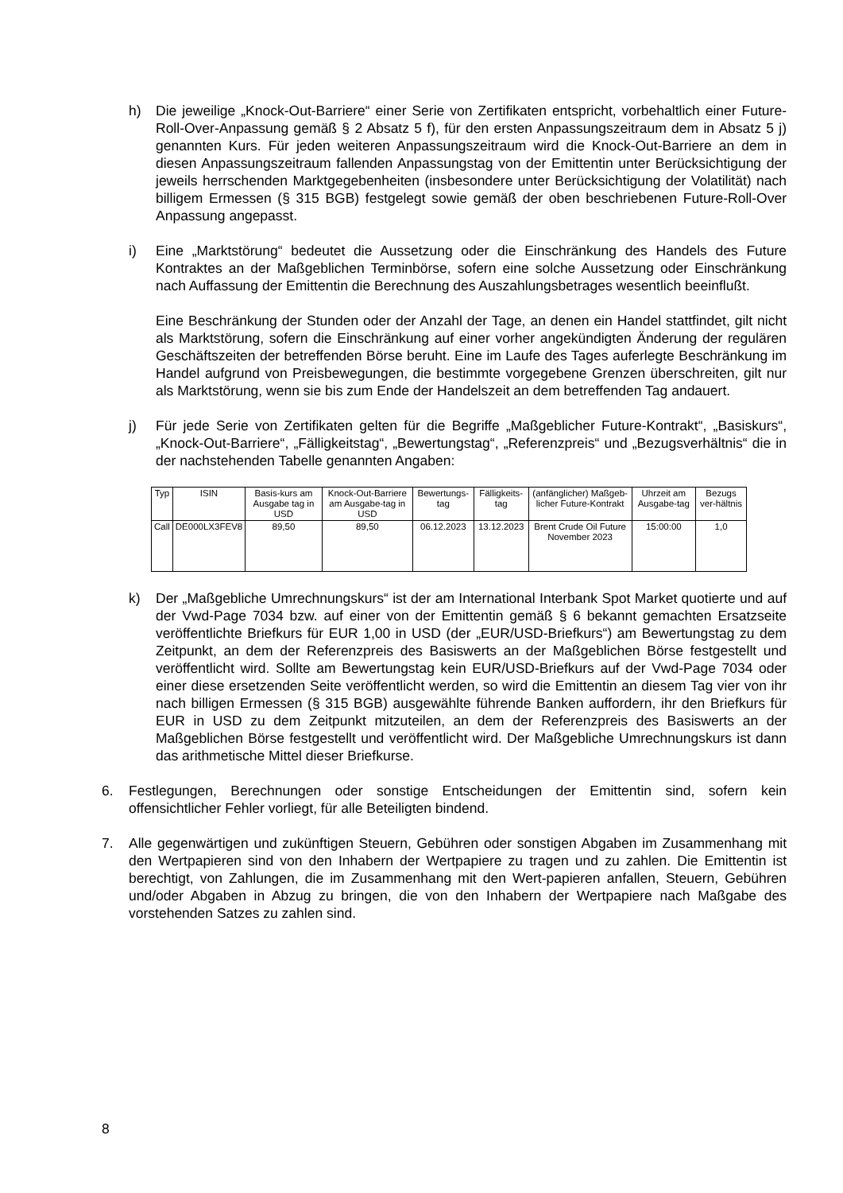h) Die jeweilige „Knock-Out-Barriere“ einer Serie von Zertifikaten entspricht, vorbehaltlich einer Future-Roll-Over-Anpassung gemäß § 2 Absatz 5 f), für den ersten Anpassungszeitraum dem in Absatz 5 j) genannten Kurs. Für jeden weiteren Anpassungszeitraum wird die Knock-Out-Barriere an dem in diesen Anpassungszeitraum fallenden Anpassungstag von der Emittentin unter Berücksichtigung der jeweils herrschenden Marktgegebenheiten (insbesondere unter Berücksichtigung der Volatilität) nach billigem Ermessen (§ 315 BGB) festgelegt sowie gemäß der oben beschriebenen Future-Roll-Over Anpassung angepasst.
i) Eine „Marktstörung“ bedeutet die Aussetzung oder die Einschränkung des Handels des Future Kontraktes an der Maßgeblichen Terminbörse, sofern eine solche Aussetzung oder Einschränkung nach Auffassung der Emittentin die Berechnung des Auszahlungsbetrages wesentlich beeinflußt.
Eine Beschränkung der Stunden oder der Anzahl der Tage, an denen ein Handel stattfindet, gilt nicht als Marktstörung, sofern die Einschränkung auf einer vorher angekündigten Änderung der regulären Geschäftszeiten der betreffenden Börse beruht. Eine im Laufe des Tages auferlegte Beschränkung im Handel aufgrund von Preisbewegungen, die bestimmte vorgegebene Grenzen überschreiten, gilt nur als Marktstörung, wenn sie bis zum Ende der Handelszeit an dem betreffenden Tag andauert.
j) Für jede Serie von Zertifikaten gelten für die Begriffe „Maßgeblicher Future-Kontrakt“, „Basiskurs“, „Knock-Out-Barriere“, „Fälligkeitstag“, „Bewertungstag“, „Referenzpreis“ und „Bezugsverhältnis“ die in der nachstehenden Tabelle genannten Angaben:
| Typ | ISIN | Basis-kurs am Ausgabe tag in USD | Knock-Out-Barriere am Ausgabe-tag in USD | Bewertungs-tag | Fälligkeits-tag | (anfänglicher) Maßgeb-licher Future-Kontrakt | Uhrzeit am Ausgabe-tag | Bezugs ver-hältnis |
| --- | --- | --- | --- | --- | --- | --- | --- | --- |
| Call | DE000LX3FEV8 | 89,50 | 89,50 | 06.12.2023 | 13.12.2023 | Brent Crude Oil Future November 2023 | 15:00:00 | 1,0 |
k) Der „Maßgebliche Umrechnungskurs“ ist der am International Interbank Spot Market quotierte und auf der Vwd-Page 7034 bzw. auf einer von der Emittentin gemäß § 6 bekannt gemachten Ersatzseite veröffentlichte Briefkurs für EUR 1,00 in USD (der „EUR/USD-Briefkurs“) am Bewertungstag zu dem Zeitpunkt, an dem der Referenzpreis des Basiswerts an der Maßgeblichen Börse festgestellt und veröffentlicht wird. Sollte am Bewertungstag kein EUR/USD-Briefkurs auf der Vwd-Page 7034 oder einer diese ersetzenden Seite veröffentlicht werden, so wird die Emittentin an diesem Tag vier von ihr nach billigen Ermessen (§ 315 BGB) ausgewählte führende Banken auffordern, ihr den Briefkurs für EUR in USD zu dem Zeitpunkt mitzuteilen, an dem der Referenzpreis des Basiswerts an der Maßgeblichen Börse festgestellt und veröffentlicht wird. Der Maßgebliche Umrechnungskurs ist dann das arithmetische Mittel dieser Briefkurse.
6. Festlegungen, Berechnungen oder sonstige Entscheidungen der Emittentin sind, sofern kein offensichtlicher Fehler vorliegt, für alle Beteiligten bindend.
7. Alle gegenwärtigen und zukünftigen Steuern, Gebühren oder sonstigen Abgaben im Zusammenhang mit den Wertpapieren sind von den Inhabern der Wertpapiere zu tragen und zu zahlen. Die Emittentin ist berechtigt, von Zahlungen, die im Zusammenhang mit den Wert-papieren anfallen, Steuern, Gebühren und/oder Abgaben in Abzug zu bringen, die von den Inhabern der Wertpapiere nach Maßgabe des vorstehenden Satzes zu zahlen sind.
8